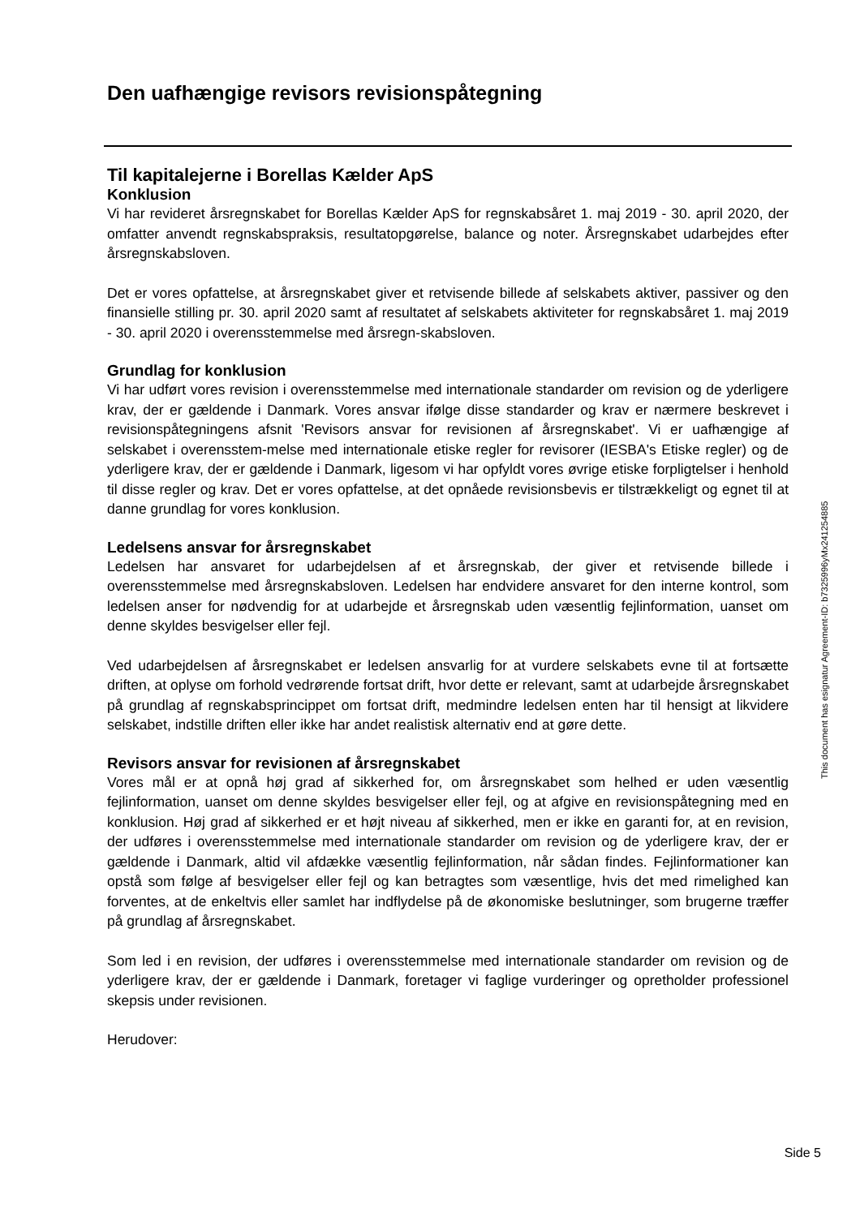Den uafhængige revisors revisionspåtegning
Til kapitalejerne i Borellas Kælder ApS
Konklusion
Vi har revideret årsregnskabet for Borellas Kælder ApS for regnskabsåret 1. maj 2019 - 30. april 2020, der omfatter anvendt regnskabspraksis, resultatopgørelse, balance og noter. Årsregnskabet udarbejdes efter årsregnskabsloven.
Det er vores opfattelse, at årsregnskabet giver et retvisende billede af selskabets aktiver, passiver og den finansielle stilling pr. 30. april 2020 samt af resultatet af selskabets aktiviteter for regnskabsåret 1. maj 2019 - 30. april 2020 i overensstemmelse med årsregn-skabsloven.
Grundlag for konklusion
Vi har udført vores revision i overensstemmelse med internationale standarder om revision og de yderligere krav, der er gældende i Danmark. Vores ansvar ifølge disse standarder og krav er nærmere beskrevet i revisionspåtegningens afsnit 'Revisors ansvar for revisionen af årsregnskabet'. Vi er uafhængige af selskabet i overensstem-melse med internationale etiske regler for revisorer (IESBA's Etiske regler) og de yderligere krav, der er gældende i Danmark, ligesom vi har opfyldt vores øvrige etiske forpligtelser i henhold til disse regler og krav. Det er vores opfattelse, at det opnåede revisionsbevis er tilstrækkeligt og egnet til at danne grundlag for vores konklusion.
Ledelsens ansvar for årsregnskabet
Ledelsen har ansvaret for udarbejdelsen af et årsregnskab, der giver et retvisende billede i overensstemmelse med årsregnskabsloven. Ledelsen har endvidere ansvaret for den interne kontrol, som ledelsen anser for nødvendig for at udarbejde et årsregnskab uden væsentlig fejlinformation, uanset om denne skyldes besvigelser eller fejl.
Ved udarbejdelsen af årsregnskabet er ledelsen ansvarlig for at vurdere selskabets evne til at fortsætte driften, at oplyse om forhold vedrørende fortsat drift, hvor dette er relevant, samt at udarbejde årsregnskabet på grundlag af regnskabsprincippet om fortsat drift, medmindre ledelsen enten har til hensigt at likvidere selskabet, indstille driften eller ikke har andet realistisk alternativ end at gøre dette.
Revisors ansvar for revisionen af årsregnskabet
Vores mål er at opnå høj grad af sikkerhed for, om årsregnskabet som helhed er uden væsentlig fejlinformation, uanset om denne skyldes besvigelser eller fejl, og at afgive en revisionspåtegning med en konklusion. Høj grad af sikkerhed er et højt niveau af sikkerhed, men er ikke en garanti for, at en revision, der udføres i overensstemmelse med internationale standarder om revision og de yderligere krav, der er gældende i Danmark, altid vil afdække væsentlig fejlinformation, når sådan findes. Fejlinformationer kan opstå som følge af besvigelser eller fejl og kan betragtes som væsentlige, hvis det med rimelighed kan forventes, at de enkeltvis eller samlet har indflydelse på de økonomiske beslutninger, som brugerne træffer på grundlag af årsregnskabet.
Som led i en revision, der udføres i overensstemmelse med internationale standarder om revision og de yderligere krav, der er gældende i Danmark, foretager vi faglige vurderinger og opretholder professionel skepsis under revisionen.
Herudover:
This document has esignatur Agreement-ID: b7325996yMx241254885
Side 5